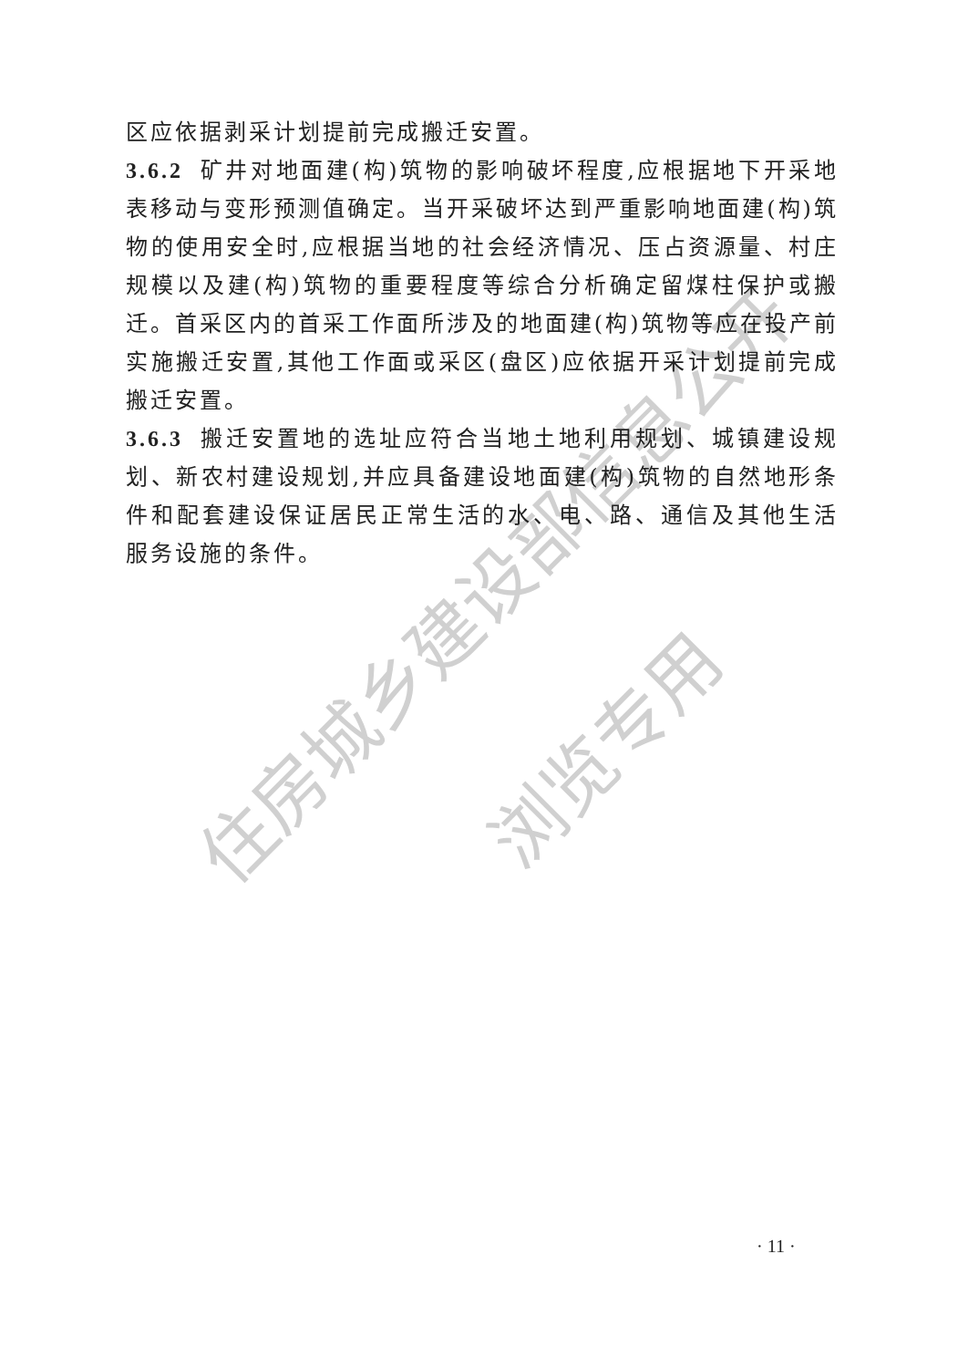住房城乡建设部信息公开
浏览专用
区应依据剥采计划提前完成搬迁安置。
3.6.2 矿井对地面建(构)筑物的影响破坏程度,应根据地下开采地表移动与变形预测值确定。当开采破坏达到严重影响地面建(构)筑物的使用安全时,应根据当地的社会经济情况、压占资源量、村庄规模以及建(构)筑物的重要程度等综合分析确定留煤柱保护或搬迁。首采区内的首采工作面所涉及的地面建(构)筑物等应在投产前实施搬迁安置,其他工作面或采区(盘区)应依据开采计划提前完成搬迁安置。
3.6.3 搬迁安置地的选址应符合当地土地利用规划、城镇建设规划、新农村建设规划,并应具备建设地面建(构)筑物的自然地形条件和配套建设保证居民正常生活的水、电、路、通信及其他生活服务设施的条件。
· 11 ·